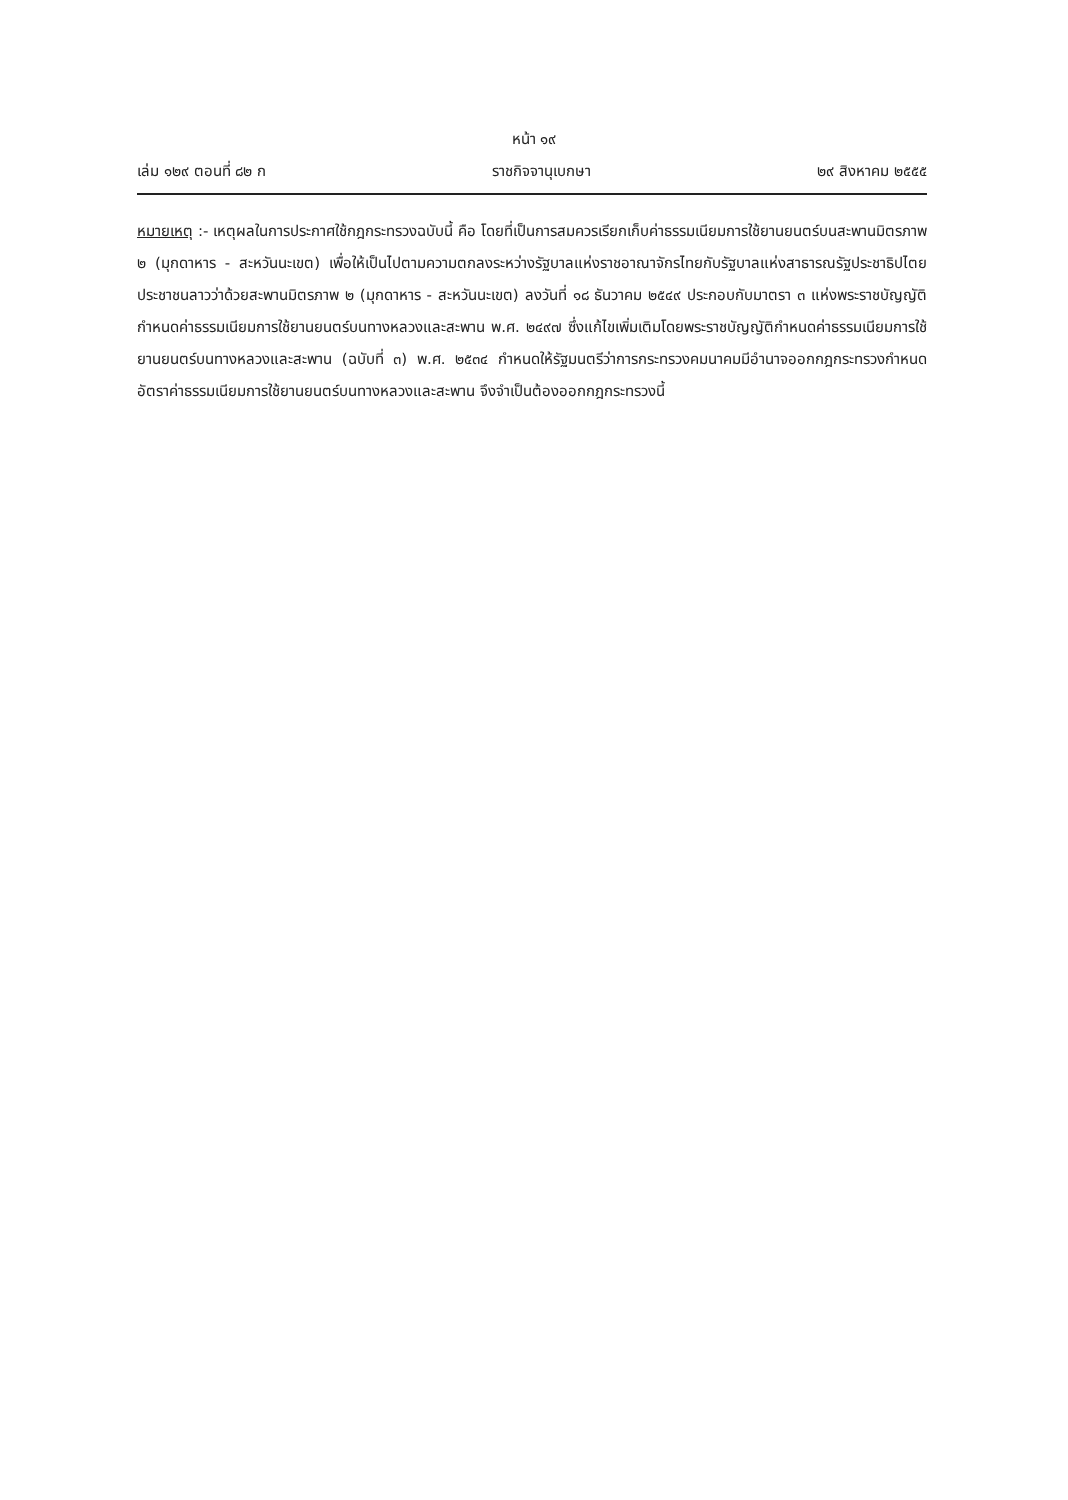หน้า ๑๙
เล่ม ๑๒๙ ตอนที่ ๘๒ ก ราชกิจจานุเบกษา ๒๙ สิงหาคม ๒๕๕๕
หมายเหตุ :- เหตุผลในการประกาศใช้กฎกระทรวงฉบับนี้ คือ โดยที่เป็นการสมควรเรียกเก็บค่าธรรมเนียมการใช้ยานยนตร์บนสะพานมิตรภาพ ๒ (มุกดาหาร - สะหวันนะเขต) เพื่อให้เป็นไปตามความตกลงระหว่างรัฐบาลแห่งราชอาณาจักรไทยกับรัฐบาลแห่งสาธารณรัฐประชาธิปไตยประชาชนลาวว่าด้วยสะพานมิตรภาพ ๒ (มุกดาหาร - สะหวันนะเขต) ลงวันที่ ๑๘ ธันวาคม ๒๕๔๙ ประกอบกับมาตรา ๓ แห่งพระราชบัญญัติกำหนดค่าธรรมเนียมการใช้ยานยนตร์บนทางหลวงและสะพาน พ.ศ. ๒๔๙๗ ซึ่งแก้ไขเพิ่มเติมโดยพระราชบัญญัติกำหนดค่าธรรมเนียมการใช้ยานยนตร์บนทางหลวงและสะพาน (ฉบับที่ ๓) พ.ศ. ๒๕๓๔ กำหนดให้รัฐมนตรีว่าการกระทรวงคมนาคมมีอำนาจออกกฎกระทรวงกำหนดอัตราค่าธรรมเนียมการใช้ยานยนตร์บนทางหลวงและสะพาน จึงจำเป็นต้องออกกฎกระทรวงนี้